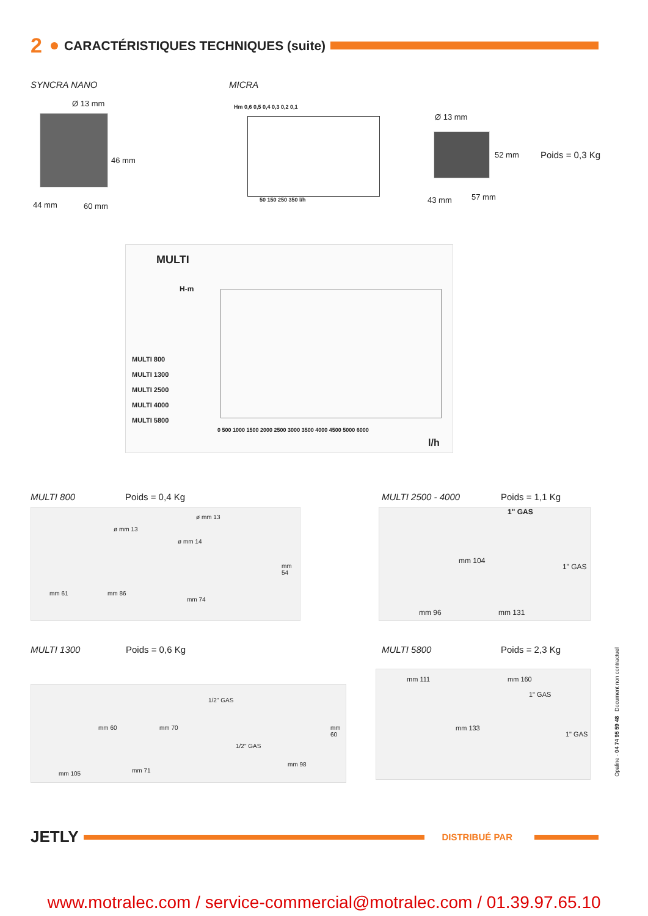2 CARACTÉRISTIQUES TECHNIQUES (suite)
SYNCRA NANO
Ø 13 mm
46 mm
44 mm 60 mm
MICRA
Hm 0,6 0,5 0,4 0,3 0,2 0,1
50 150 250 350 l/h
Ø 13 mm
52 mm
43 mm 57 mm
Poids = 0,3 Kg
MULTI
H-m
MULTI 800
MULTI 1300
MULTI 2500
MULTI 4000
MULTI 5800
0 500 1000 1500 2000 2500 3000 3500 4000 4500 5000 6000
l/h
MULTI 800 Poids = 0,4 Kg
ø mm 13
ø mm 13
ø mm 14
mm 54
mm 61 mm 86
mm 74
MULTI 2500 - 4000 Poids = 1,1 Kg
1" GAS
mm 104
1" GAS
mm 96 mm 131
MULTI 1300 Poids = 0,6 Kg
1/2" GAS
mm 60 mm 70
1/2" GAS
mm 60
mm 98
mm 71
mm 105
MULTI 5800 Poids = 2,3 Kg
mm 111 mm 160
1" GAS
mm 133
1" GAS
Opaline - 04 74 95 59 48 Document non contractuel
JETLY DISTRIBUÉ PAR
www.motralec.com / service-commercial@motralec.com / 01.39.97.65.10